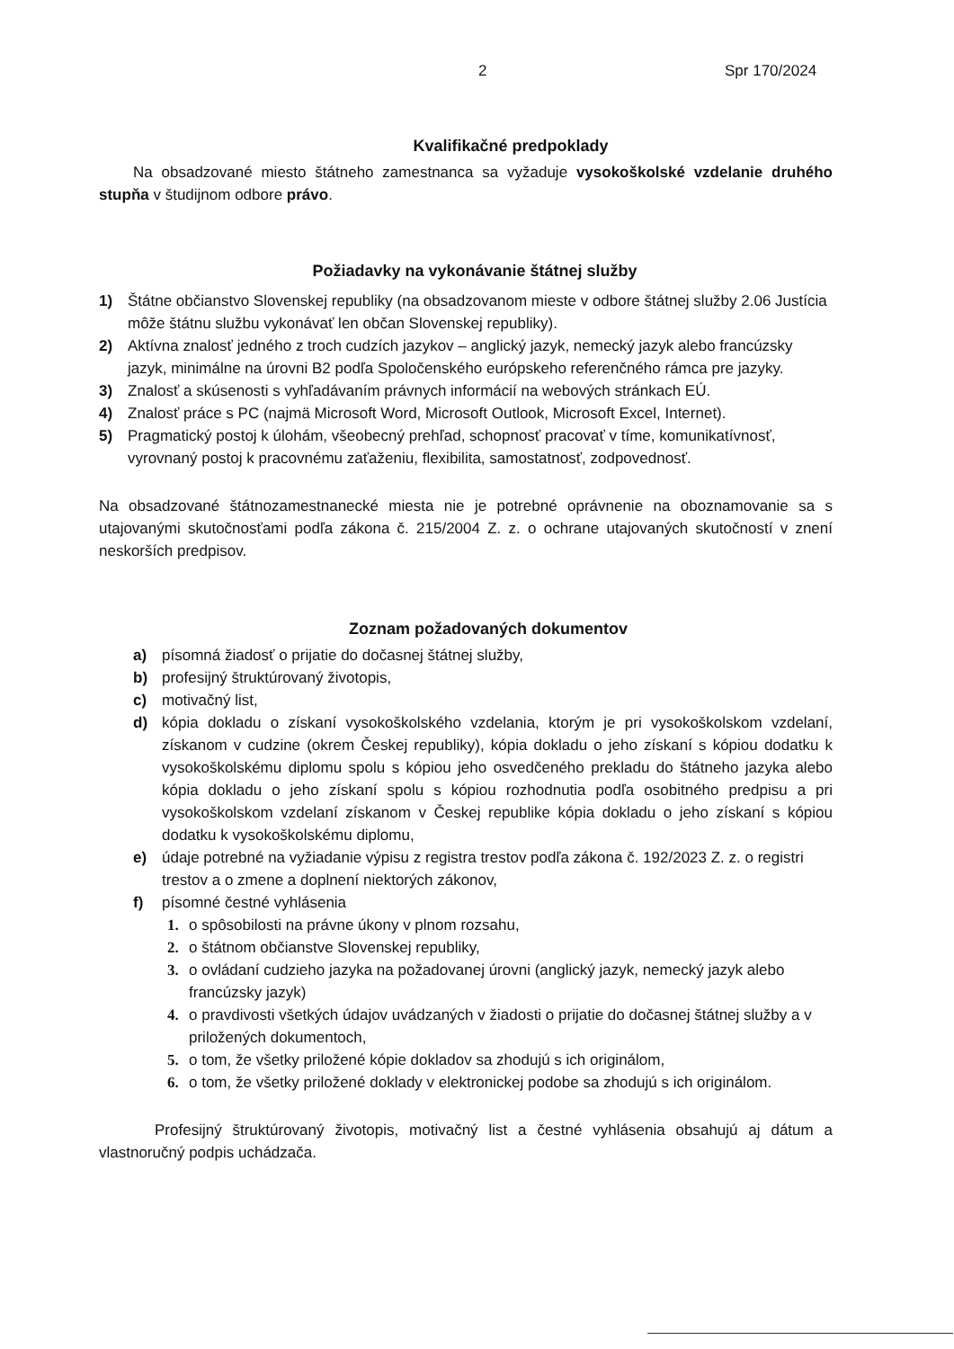2 Spr 170/2024
Kvalifikačné predpoklady
Na obsadzované miesto štátneho zamestnanca sa vyžaduje vysokoškolské vzdelanie druhého stupňa v študijnom odbore právo.
Požiadavky na vykonávanie štátnej služby
1) Štátne občianstvo Slovenskej republiky (na obsadzovanom mieste v odbore štátnej služby 2.06 Justícia môže štátnu službu vykonávať len občan Slovenskej republiky).
2) Aktívna znalosť jedného z troch cudzích jazykov – anglický jazyk, nemecký jazyk alebo francúzsky jazyk, minimálne na úrovni B2 podľa Spoločenského európskeho referenčného rámca pre jazyky.
3) Znalosť a skúsenosti s vyhľadávaním právnych informácií na webových stránkach EÚ.
4) Znalosť práce s PC (najmä Microsoft Word, Microsoft Outlook, Microsoft Excel, Internet).
5) Pragmatický postoj k úlohám, všeobecný prehľad, schopnosť pracovať v tíme, komunikatívnosť, vyrovnaný postoj k pracovnému zaťaženiu, flexibilita, samostatnosť, zodpovednosť.
Na obsadzované štátnozamestnanecké miesta nie je potrebné oprávnenie na oboznamovanie sa s utajovanými skutočnosťami podľa zákona č. 215/2004 Z. z. o ochrane utajovaných skutočností v znení neskorších predpisov.
Zoznam požadovaných dokumentov
a) písomná žiadosť o prijatie do dočasnej štátnej služby,
b) profesijný štruktúrovaný životopis,
c) motivačný list,
d) kópia dokladu o získaní vysokoškolského vzdelania, ktorým je pri vysokoškolskom vzdelaní, získanom v cudzine (okrem Českej republiky), kópia dokladu o jeho získaní s kópiou dodatku k vysokoškolskému diplomu spolu s kópiou jeho osvedčeného prekladu do štátneho jazyka alebo kópia dokladu o jeho získaní spolu s kópiou rozhodnutia podľa osobitného predpisu a pri vysokoškolskom vzdelaní získanom v Českej republike kópia dokladu o jeho získaní s kópiou dodatku k vysokoškolskému diplomu,
e) údaje potrebné na vyžiadanie výpisu z registra trestov podľa zákona č. 192/2023 Z. z. o registri trestov a o zmene a doplnení niektorých zákonov,
f) písomné čestné vyhlásenia
1. o spôsobilosti na právne úkony v plnom rozsahu,
2. o štátnom občianstve Slovenskej republiky,
3. o ovládaní cudzieho jazyka na požadovanej úrovni (anglický jazyk, nemecký jazyk alebo francúzsky jazyk)
4. o pravdivosti všetkých údajov uvádzaných v žiadosti o prijatie do dočasnej štátnej služby a v priložených dokumentoch,
5. o tom, že všetky priložené kópie dokladov sa zhodujú s ich originálom,
6. o tom, že všetky priložené doklady v elektronickej podobe sa zhodujú s ich originálom.
Profesijný štruktúrovaný životopis, motivačný list a čestné vyhlásenia obsahujú aj dátum a vlastnoručný podpis uchádzača.